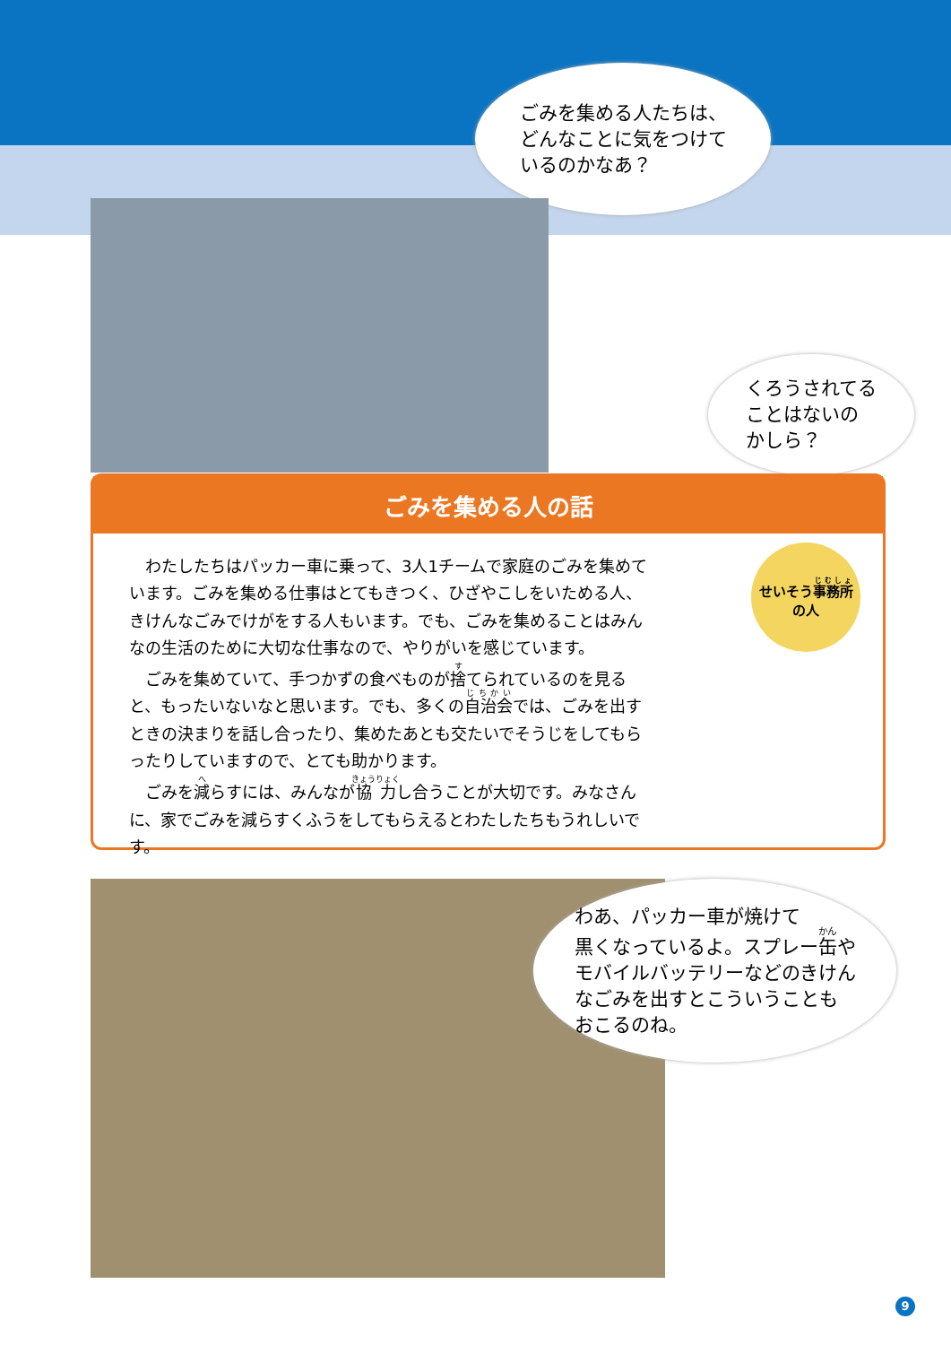ごみを集める人たちは、
どんなことに気をつけて
いるのかなあ？
くろうされてる
ことはないの
かしら？
ごみを集める人の話
わたしたちはパッカー車に乗って、3人1チームで家庭のごみを集めています。ごみを集める仕事はとてもきつく、ひざやこしをいためる人、きけんなごみでけがをする人もいます。でも、ごみを集めることはみんなの生活のために大切な仕事なので、やりがいを感じています。
ごみを集めていて、手つかずの食べものが捨てられているのを見ると、もったいないなと思います。でも、多くの自治会では、ごみを出すときの決まりを話し合ったり、集めたあとも交たいでそうじをしてもらったりしていますので、とても助かります。
ごみを減らすには、みんなが協力し合うことが大切です。みなさんに、家でごみを減らすくふうをしてもらえるとわたしたちもうれしいです。
せいそう事務所
の人
わあ、パッカー車が焼けて
黒くなっているよ。スプレー缶や
モバイルバッテリーなどのきけん
なごみを出すとこういうことも
おこるのね。
9